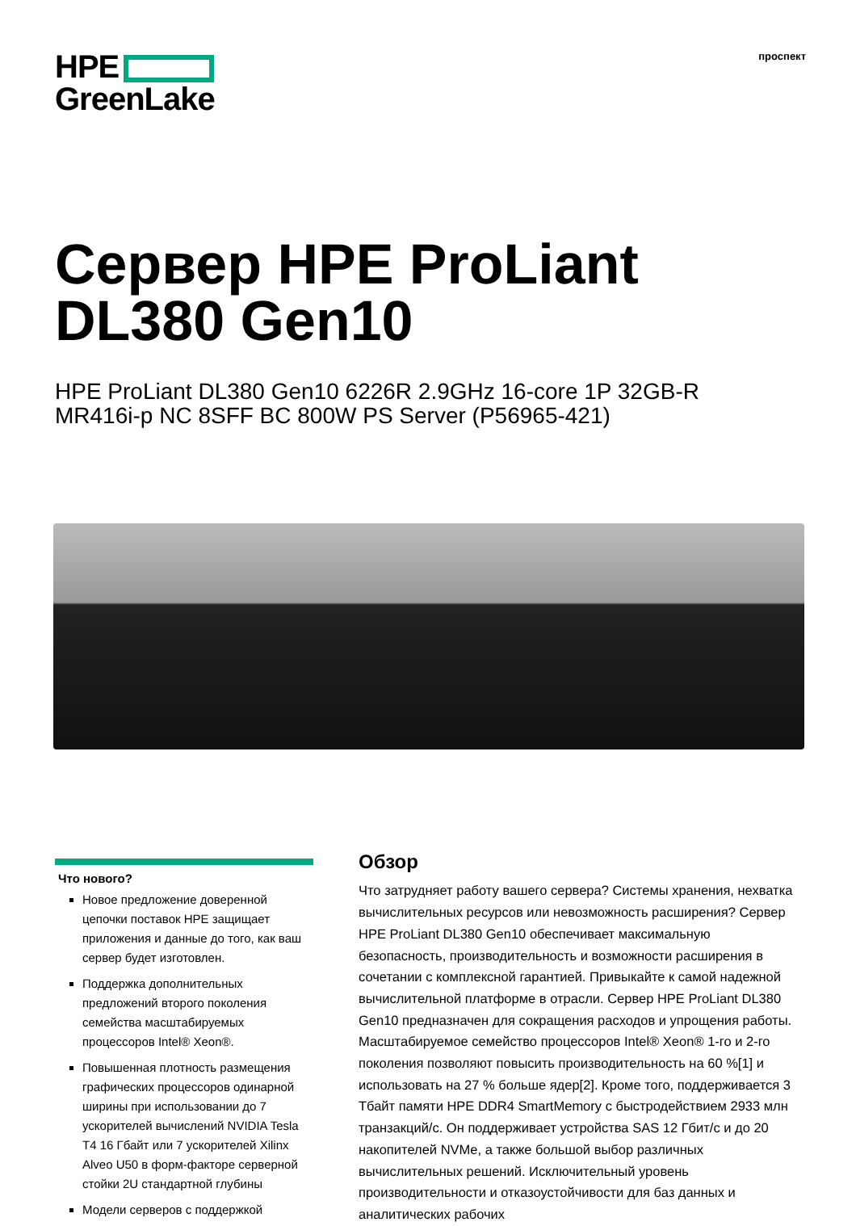HPE
GreenLake
проспект
Сервер HPE ProLiant
DL380 Gen10
HPE ProLiant DL380 Gen10 6226R 2.9GHz 16-core 1P 32GB-R
MR416i-p NC 8SFF BC 800W PS Server (P56965-421)
Что нового?
Новое предложение доверенной цепочки поставок HPE защищает приложения и данные до того, как ваш сервер будет изготовлен.
Поддержка дополнительных предложений второго поколения семейства масштабируемых процессоров Intel® Xeon®.
Повышенная плотность размещения графических процессоров одинарной ширины при использовании до 7 ускорителей вычислений NVIDIA Tesla T4 16 Гбайт или 7 ускорителей Xilinx Alveo U50 в форм-факторе серверной стойки 2U стандартной глубины
Модели серверов с поддержкой
Обзор
Что затрудняет работу вашего сервера? Системы хранения, нехватка вычислительных ресурсов или невозможность расширения? Сервер HPE ProLiant DL380 Gen10 обеспечивает максимальную безопасность, производительность и возможности расширения в сочетании с комплексной гарантией. Привыкайте к самой надежной вычислительной платформе в отрасли. Сервер HPE ProLiant DL380 Gen10 предназначен для сокращения расходов и упрощения работы. Масштабируемое семейство процессоров Intel® Xeon® 1-го и 2-го поколения позволяют повысить производительность на 60 %[1] и использовать на 27 % больше ядер[2]. Кроме того, поддерживается 3 Тбайт памяти HPE DDR4 SmartMemory с быстродействием 2933 млн транзакций/с. Он поддерживает устройства SAS 12 Гбит/с и до 20 накопителей NVMe, а также большой выбор различных вычислительных решений. Исключительный уровень производительности и отказоустойчивости для баз данных и аналитических рабочих